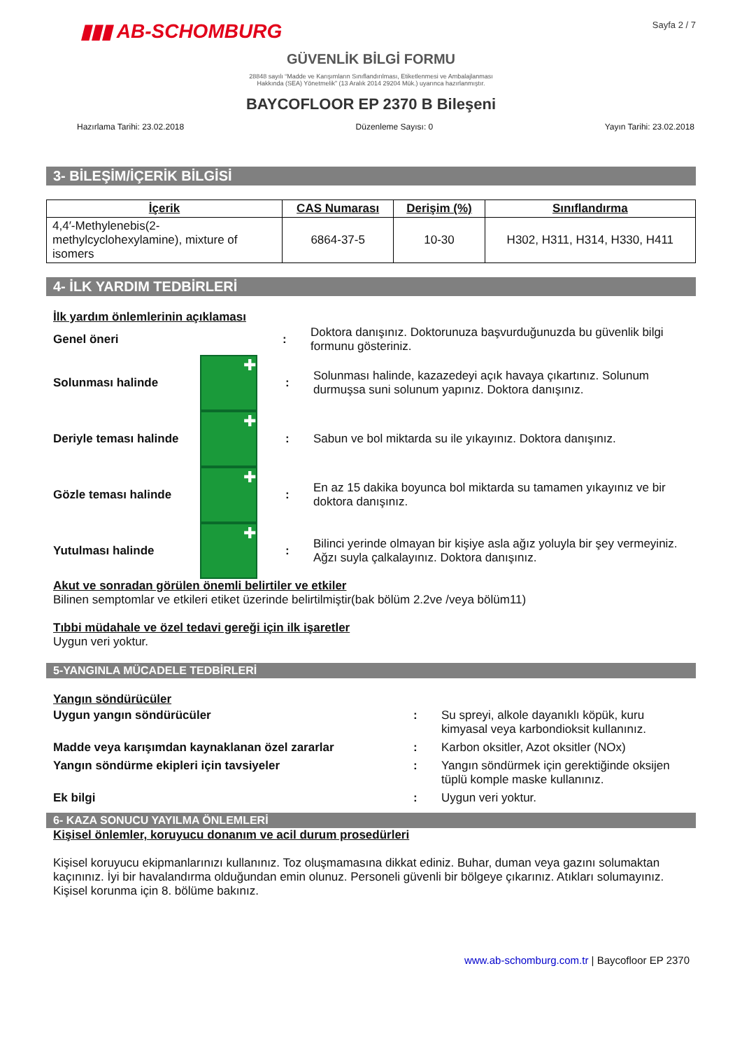▮▮▮ AB-SCHOMBURG
Sayfa 2 / 7
GÜVENLİK BİLGİ FORMU
28848 sayılı “Madde ve Karışımların Sınıflandırılması, Etiketlenmesi ve Ambalajlanması
Hakkında (SEA) Yönetmelik” (13 Aralık 2014 29204 Mük.) uyarınca hazırlanmıştır.
BAYCOFLOOR EP 2370 B Bileşeni
Hazırlama Tarihi: 23.02.2018 Düzenleme Sayısı: 0 Yayın Tarihi: 23.02.2018
3- BİLEŞİM/İÇERİK BİLGİSİ
| İçerik | CAS Numarası | Derişim (%) | Sınıflandırma |
| --- | --- | --- | --- |
| 4,4′-Methylenebis(2-methylcyclohexylamine), mixture of isomers | 6864-37-5 | 10-30 | H302, H311, H314, H330, H411 |
4- İLK YARDIM TEDBİRLERİ
İlk yardım önlemlerinin açıklaması
Genel öneri :
Doktora danışınız. Doktorunuza başvurduğunuzda bu güvenlik bilgi formunu gösteriniz.
Solunması halinde
✚
:
Solunması halinde, kazazedeyi açık havaya çıkartınız. Solunum durmuşsa suni solunum yapınız. Doktora danışınız.
Deriyle teması halinde
✚
:
Sabun ve bol miktarda su ile yıkayınız. Doktora danışınız.
Gözle teması halinde
✚
:
En az 15 dakika boyunca bol miktarda su tamamen yıkayınız ve bir doktora danışınız.
Yutulması halinde
✚
:
Bilinci yerinde olmayan bir kişiye asla ağız yoluyla bir şey vermeyiniz. Ağzı suyla çalkalayınız. Doktora danışınız.
Akut ve sonradan görülen önemli belirtiler ve etkiler
Bilinen semptomlar ve etkileri etiket üzerinde belirtilmiştir(bak bölüm 2.2ve /veya bölüm11)
Tıbbi müdahale ve özel tedavi gereği için ilk işaretler
Uygun veri yoktur.
5-YANGINLA MÜCADELE TEDBİRLERİ
Yangın söndürücüler
Uygun yangın söndürücüler : Su spreyi, alkole dayanıklı köpük, kuru kimyasal veya karbondioksit kullanınız.
Madde veya karışımdan kaynaklanan özel zararlar : Karbon oksitler, Azot oksitler (NOx)
Yangın söndürme ekipleri için tavsiyeler : Yangın söndürmek için gerektiğinde oksijen tüplü komple maske kullanınız.
Ek bilgi : Uygun veri yoktur.
6- KAZA SONUCU YAYILMA ÖNLEMLERİ
Kişisel önlemler, koruyucu donanım ve acil durum prosedürleri
Kişisel koruyucu ekipmanlarınızı kullanınız. Toz oluşmamasına dikkat ediniz. Buhar, duman veya gazını solumaktan kaçınınız. İyi bir havalandırma olduğundan emin olunuz. Personeli güvenli bir bölgeye çıkarınız. Atıkları solumayınız.
Kişisel korunma için 8. bölüme bakınız.
www.ab-schomburg.com.tr | Baycofloor EP 2370